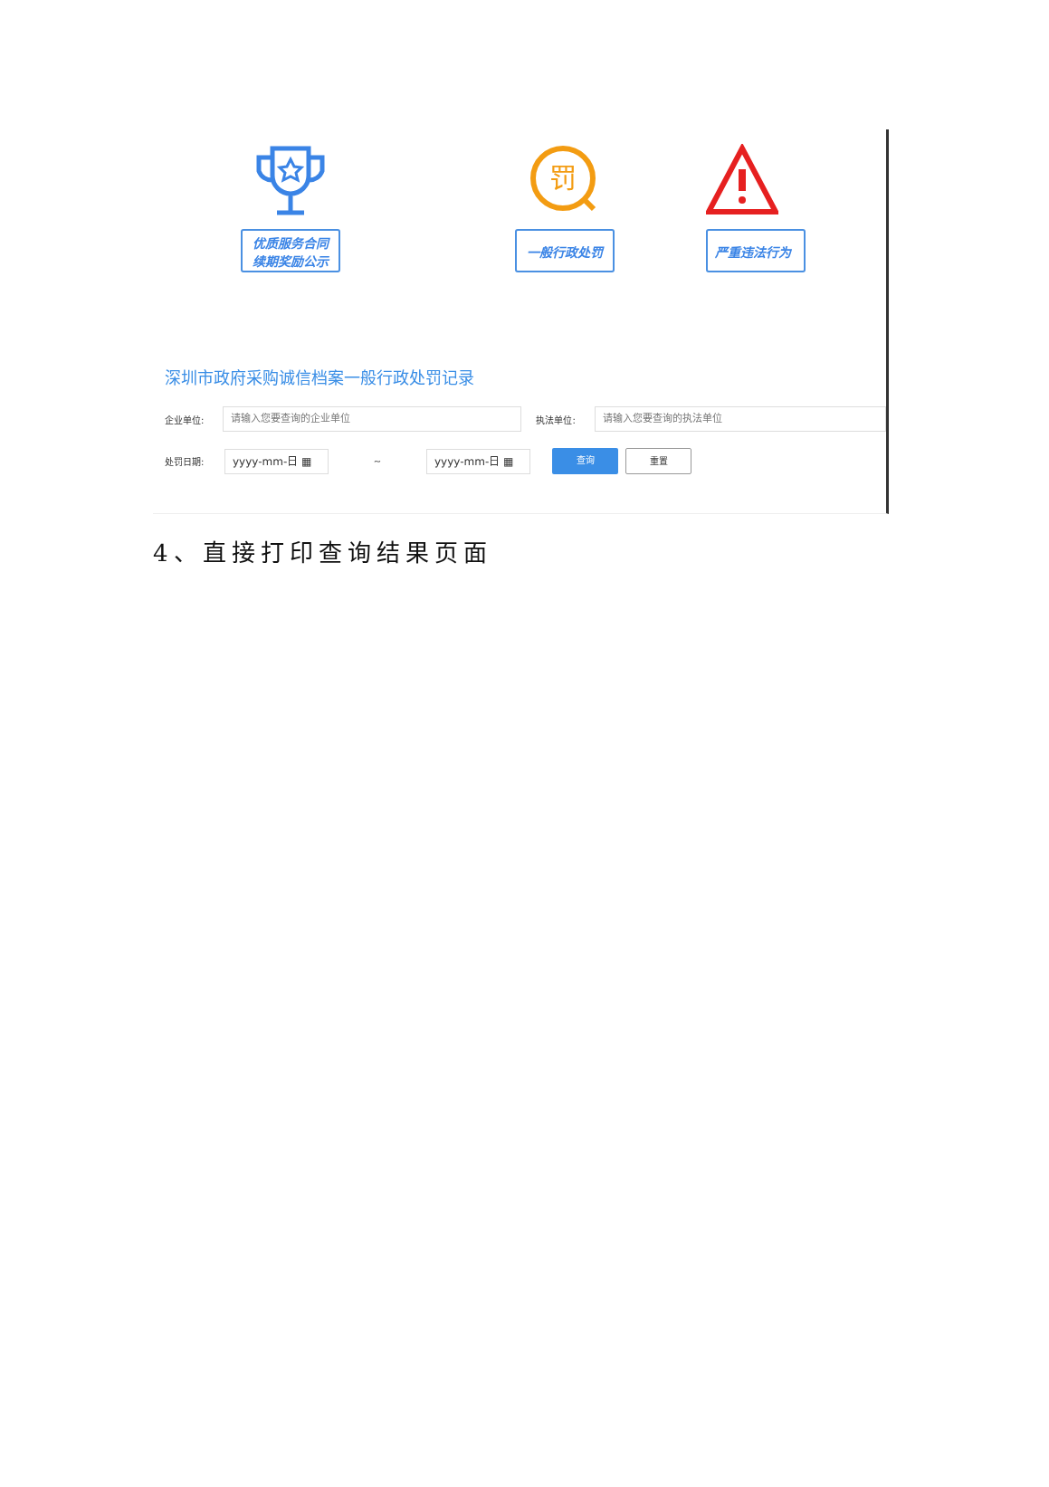优质服务合同
续期奖励公示
罚
一般行政处罚
严重违法行为
深圳市政府采购诚信档案一般行政处罚记录
企业单位:
请输入您要查询的企业单位
执法单位:
请输入您要查询的执法单位
处罚日期:
yyyy-mm-日 ▦
~
yyyy-mm-日 ▦
查询 重置
4、直接打印查询结果页面